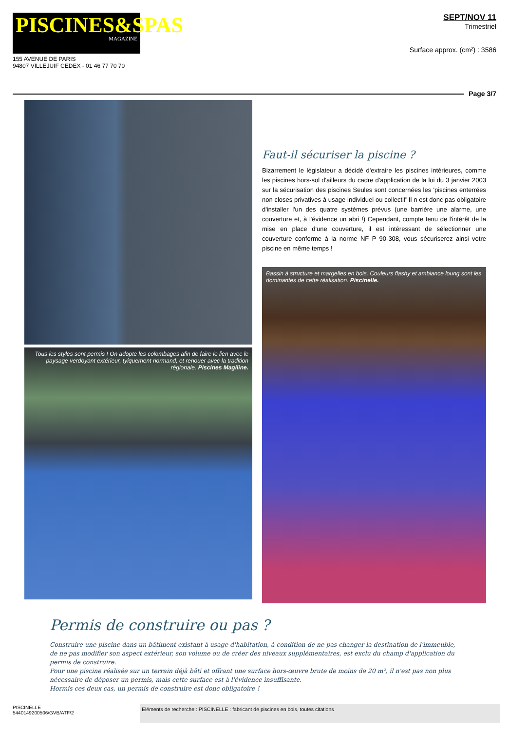PISCINES&SPAS
MAGAZINE
155 AVENUE DE PARIS
94807 VILLEJUIF CEDEX - 01 46 77 70 70
SEPT/NOV 11
Trimestriel
Surface approx. (cm²) : 3586
Page 3/7
Tous les styles sont permis ! On adopte les colombages afin de faire le lien avec le paysage verdoyant extérieur, tyiquement normand, et renouer avec la tradition régionale. Piscines Magiline.
Faut-il sécuriser la piscine ?
Bizarrement le législateur a décidé d'extraire les piscines intérieures, comme les piscines hors-sol d'ailleurs du cadre d'application de la loi du 3 janvier 2003 sur la sécurisation des piscines Seules sont concernées les 'piscines enterrées non closes privatives à usage individuel ou collectif' Il n est donc pas obligatoire d'installer l'un des quatre systèmes prévus (une barrière une alarme, une couverture et, à l'évidence un abri !) Cependant, compte tenu de l'intérêt de la mise en place d'une couverture, il est intéressant de sélectionner une couverture conforme à la norme NF P 90-308, vous sécuriserez ainsi votre piscine en même temps !
Bassin à structure et margelles en bois. Couleurs flashy et ambiance loung sont les dominantes de cette réalisation. Piscinelle.
Permis de construire ou pas ?
Construire une piscine dans un bâtiment existant à usage d'habitation, à condition de ne pas changer la destination de l'immeuble, de ne pas modifier son aspect extérieur, son volume ou de créer des niveaux supplémentaires, est exclu du champ d'application du permis de construire.
Pour une piscine réalisée sur un terrain déjà bâti et offrant une surface hors-œuvre brute de moins de 20 m², il n'est pas non plus nécessaire de déposer un permis, mais cette surface est à l'évidence insuffisante.
Hormis ces deux cas, un permis de construire est donc obligatoire !
PISCINELLE
5440149200506/GVB/ATF/2
Eléments de recherche : PISCINELLE : fabricant de piscines en bois, toutes citations